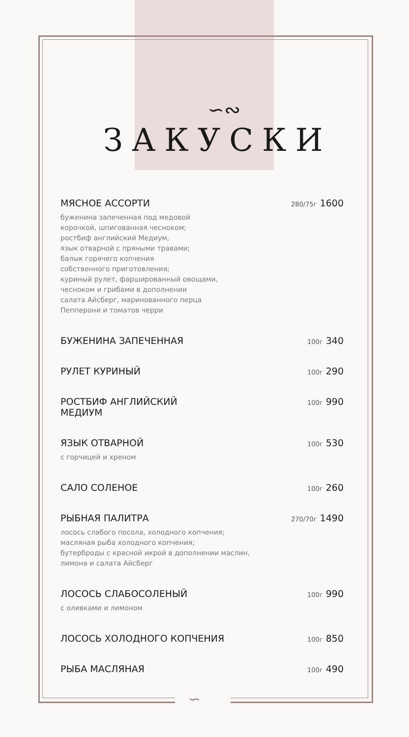∽
∽∾
ЗАКУСКИ
МЯСНОЕ АССОРТИ 280/75г 1600
буженина запеченная под медовой
корочкой, шпигованная чесноком;
ростбиф английский Медиум,
язык отварной с пряными травами;
балык горячего копчения
собственного приготовления;
куриный рулет, фаршированный овощами,
чесноком и грибами в дополнении
салата Айсберг, маринованного перца
Пепперони и томатов черри
БУЖЕНИНА ЗАПЕЧЕННАЯ 100г 340
РУЛЕТ КУРИНЫЙ 100г 290
РОСТБИФ АНГЛИЙСКИЙ
МЕДИУМ 100г 990
ЯЗЫК ОТВАРНОЙ 100г 530
с горчицей и хреном
САЛО СОЛЕНОЕ 100г 260
РЫБНАЯ ПАЛИТРА 270/70г 1490
лосось слабого посола, холодного копчения;
масляная рыба холодного копчения;
бутерброды с красной икрой в дополнении маслин,
лимона и салата Айсберг
ЛОСОСЬ СЛАБОСОЛЕНЫЙ 100г 990
с оливками и лимоном
ЛОСОСЬ ХОЛОДНОГО КОПЧЕНИЯ 100г 850
РЫБА МАСЛЯНАЯ 100г 490